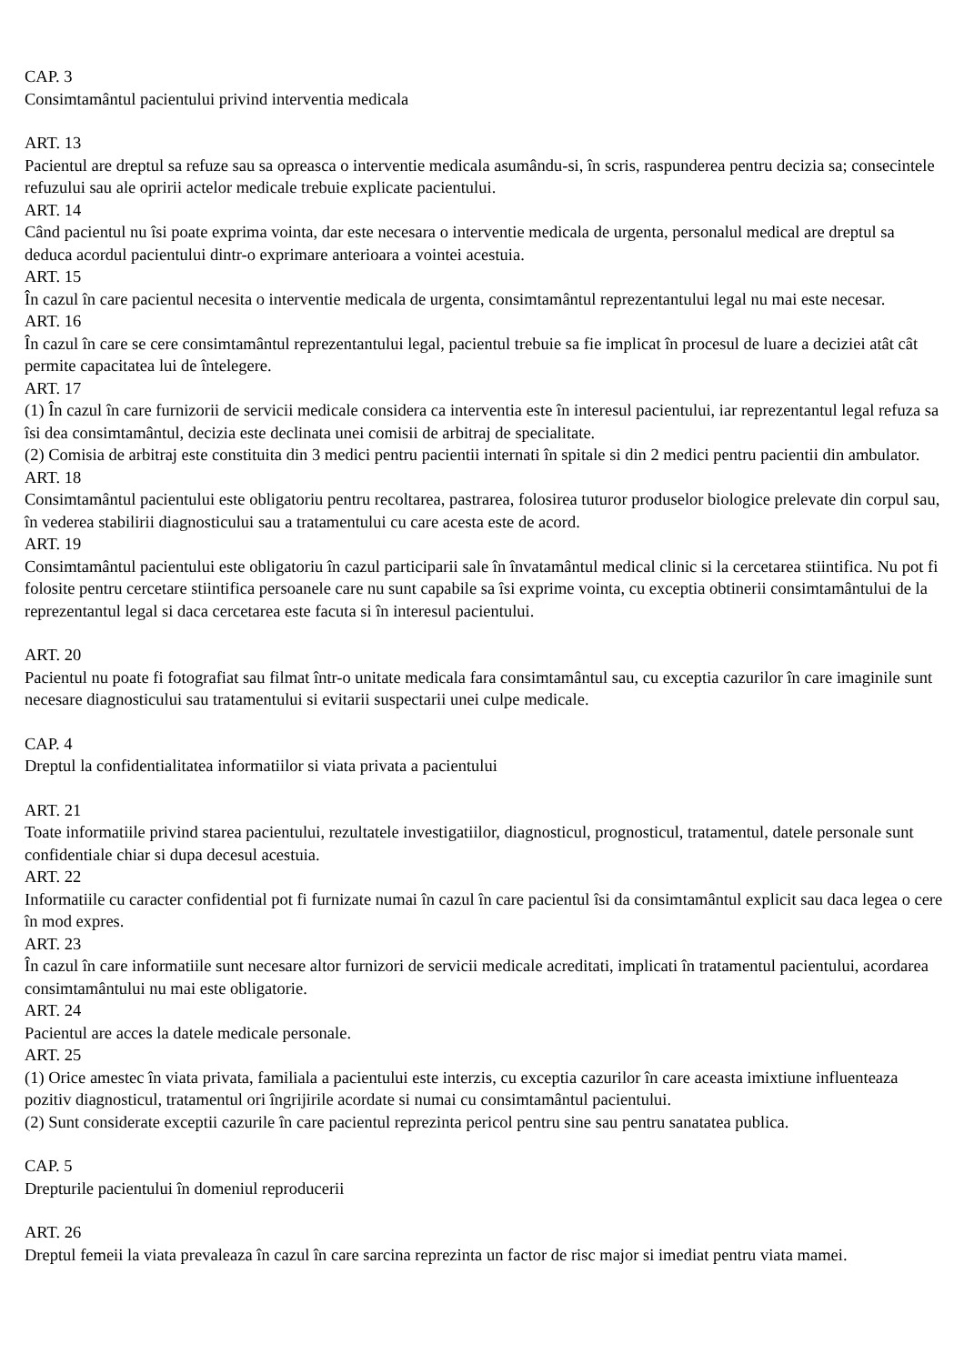CAP. 3
Consimtamântul pacientului privind interventia medicala
ART. 13
Pacientul are dreptul sa refuze sau sa opreasca o interventie medicala asumându-si, în scris, raspunderea pentru decizia sa; consecintele refuzului sau ale opririi actelor medicale trebuie explicate pacientului.
ART. 14
Când pacientul nu îsi poate exprima vointa, dar este necesara o interventie medicala de urgenta, personalul medical are dreptul sa deduca acordul pacientului dintr-o exprimare anterioara a vointei acestuia.
ART. 15
În cazul în care pacientul necesita o interventie medicala de urgenta, consimtamântul reprezentantului legal nu mai este necesar.
ART. 16
În cazul în care se cere consimtamântul reprezentantului legal, pacientul trebuie sa fie implicat în procesul de luare a deciziei atât cât permite capacitatea lui de întelegere.
ART. 17
(1) În cazul în care furnizorii de servicii medicale considera ca interventia este în interesul pacientului, iar reprezentantul legal refuza sa îsi dea consimtamântul, decizia este declinata unei comisii de arbitraj de specialitate.
(2) Comisia de arbitraj este constituita din 3 medici pentru pacientii internati în spitale si din 2 medici pentru pacientii din ambulator.
ART. 18
Consimtamântul pacientului este obligatoriu pentru recoltarea, pastrarea, folosirea tuturor produselor biologice prelevate din corpul sau, în vederea stabilirii diagnosticului sau a tratamentului cu care acesta este de acord.
ART. 19
Consimtamântul pacientului este obligatoriu în cazul participarii sale în învatamântul medical clinic si la cercetarea stiintifica. Nu pot fi folosite pentru cercetare stiintifica persoanele care nu sunt capabile sa îsi exprime vointa, cu exceptia obtinerii consimtamântului de la reprezentantul legal si daca cercetarea este facuta si în interesul pacientului.
ART. 20
Pacientul nu poate fi fotografiat sau filmat într-o unitate medicala fara consimtamântul sau, cu exceptia cazurilor în care imaginile sunt necesare diagnosticului sau tratamentului si evitarii suspectarii unei culpe medicale.
CAP. 4
Dreptul la confidentialitatea informatiilor si viata privata a pacientului
ART. 21
Toate informatiile privind starea pacientului, rezultatele investigatiilor, diagnosticul, prognosticul, tratamentul, datele personale sunt confidentiale chiar si dupa decesul acestuia.
ART. 22
Informatiile cu caracter confidential pot fi furnizate numai în cazul în care pacientul îsi da consimtamântul explicit sau daca legea o cere în mod expres.
ART. 23
În cazul în care informatiile sunt necesare altor furnizori de servicii medicale acreditati, implicati în tratamentul pacientului, acordarea consimtamântului nu mai este obligatorie.
ART. 24
Pacientul are acces la datele medicale personale.
ART. 25
(1) Orice amestec în viata privata, familiala a pacientului este interzis, cu exceptia cazurilor în care aceasta imixtiune influenteaza pozitiv diagnosticul, tratamentul ori îngrijirile acordate si numai cu consimtamântul pacientului.
(2) Sunt considerate exceptii cazurile în care pacientul reprezinta pericol pentru sine sau pentru sanatatea publica.
CAP. 5
Drepturile pacientului în domeniul reproducerii
ART. 26
Dreptul femeii la viata prevaleaza în cazul în care sarcina reprezinta un factor de risc major si imediat pentru viata mamei.